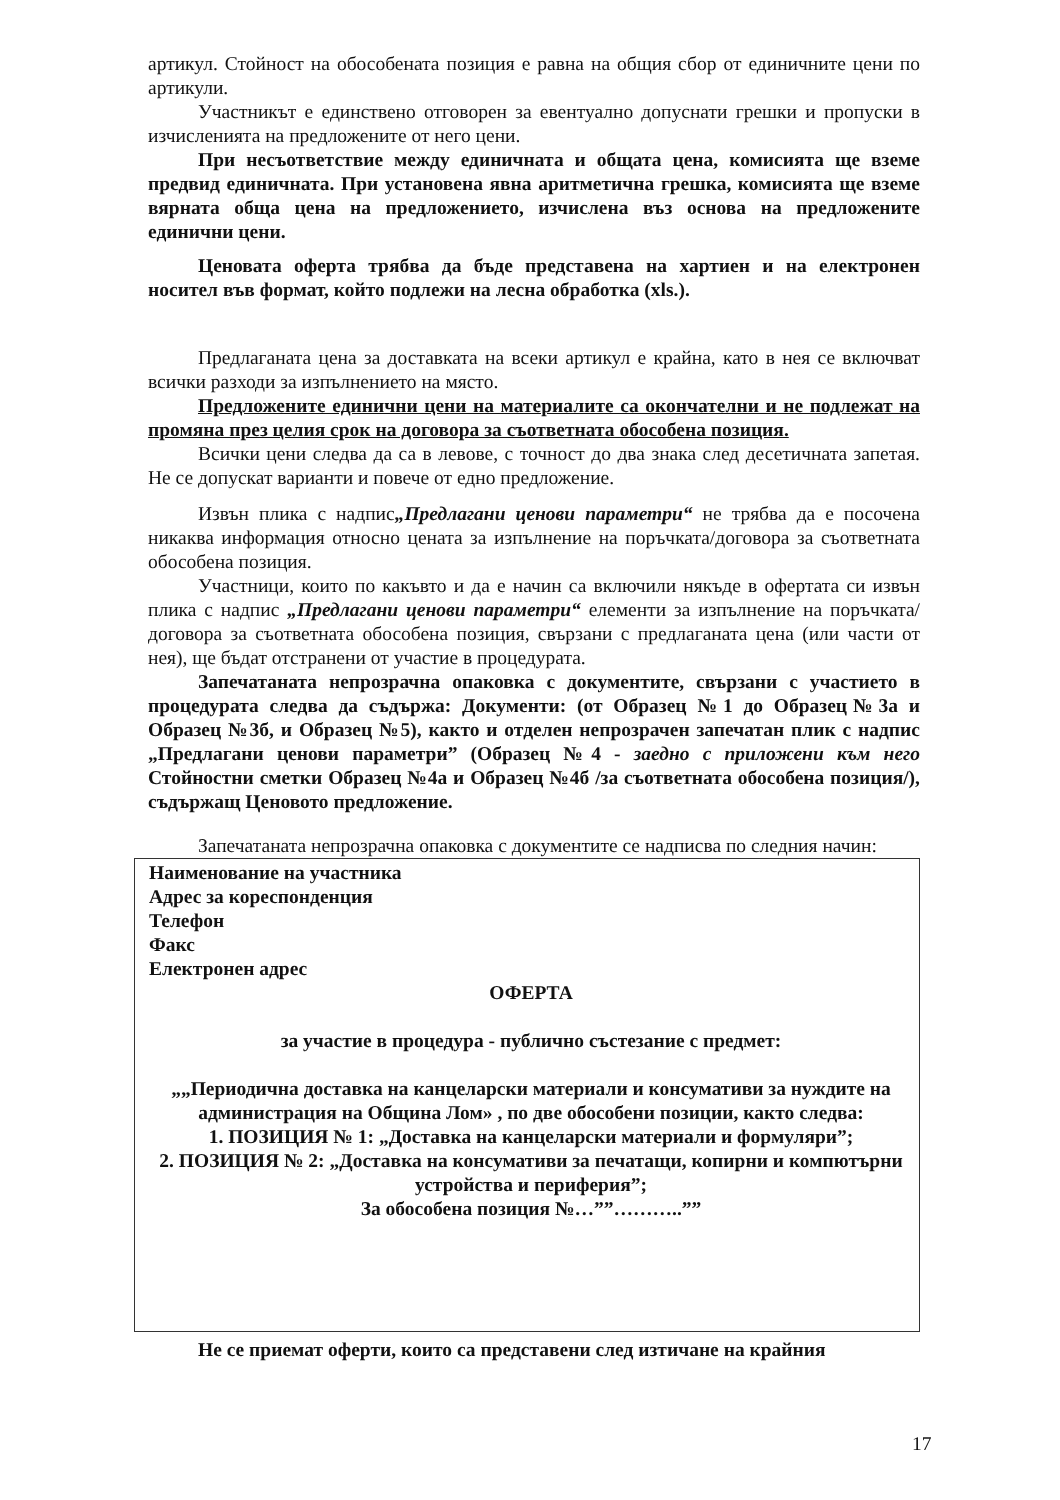артикул. Стойност на обособената позиция е равна на общия сбор от единичните цени по артикули.
Участникът е единствено отговорен за евентуално допуснати грешки и пропуски в изчисленията на предложените от него цени.
При несъответствие между единичната и общата цена, комисията ще вземе предвид единичната. При установена явна аритметична грешка, комисията ще вземе вярната обща цена на предложението, изчислена въз основа на предложените единични цени.
Ценовата оферта трябва да бъде представена на хартиен и на електронен носител във формат, който подлежи на лесна обработка (xls.).
Предлаганата цена за доставката на всеки артикул е крайна, като в нея се включват всички разходи за изпълнението на място.
Предложените единични цени на материалите са окончателни и не подлежат на промяна през целия срок на договора за съответната обособена позиция.
Всички цени следва да са в левове, с точност до два знака след десетичната запетая. Не се допускат варианти и повече от едно предложение.
Извън плика с надпис„Предлагани ценови параметри“ не трябва да е посочена никаква информация относно цената за изпълнение на поръчката/договора за съответната обособена позиция.
Участници, които по какъвто и да е начин са включили някъде в офертата си извън плика с надпис „Предлагани ценови параметри“ елементи за изпълнение на поръчката/договора за съответната обособена позиция, свързани с предлаганата цена (или части от нея), ще бъдат отстранени от участие в процедурата.
Запечатаната непрозрачна опаковка с документите, свързани с участието в процедурата следва да съдържа: Документи: (от Образец №1 до Образец№3а и Образец №3б, и Образец №5), както и отделен непрозрачен запечатан плик с надпис „Предлагани ценови параметри” (Образец №4 - заедно с приложени към него Стойностни сметки Образец №4а и Образец №4б /за съответната обособена позиция/), съдържащ Ценовото предложение.
Запечатаната непрозрачна опаковка с документите се надписва по следния начин:
Наименование на участника
Адрес за кореспонденция
Телефон
Факс
Електронен адрес
ОФЕРТА
за участие в процедура - публично състезание с предмет:
„„Периодична доставка на канцеларски материали и консумативи за нуждите на администрация на Община Лом» , по две обособени позиции, както следва:
1. ПОЗИЦИЯ № 1: „Доставка на канцеларски материали и формуляри”;
2. ПОЗИЦИЯ № 2: „Доставка на консумативи за печатащи, копирни и компютърни устройства и периферия”;
За обособена позиция №…””………..””
Не се приемат оферти, които са представени след изтичане на крайния
17